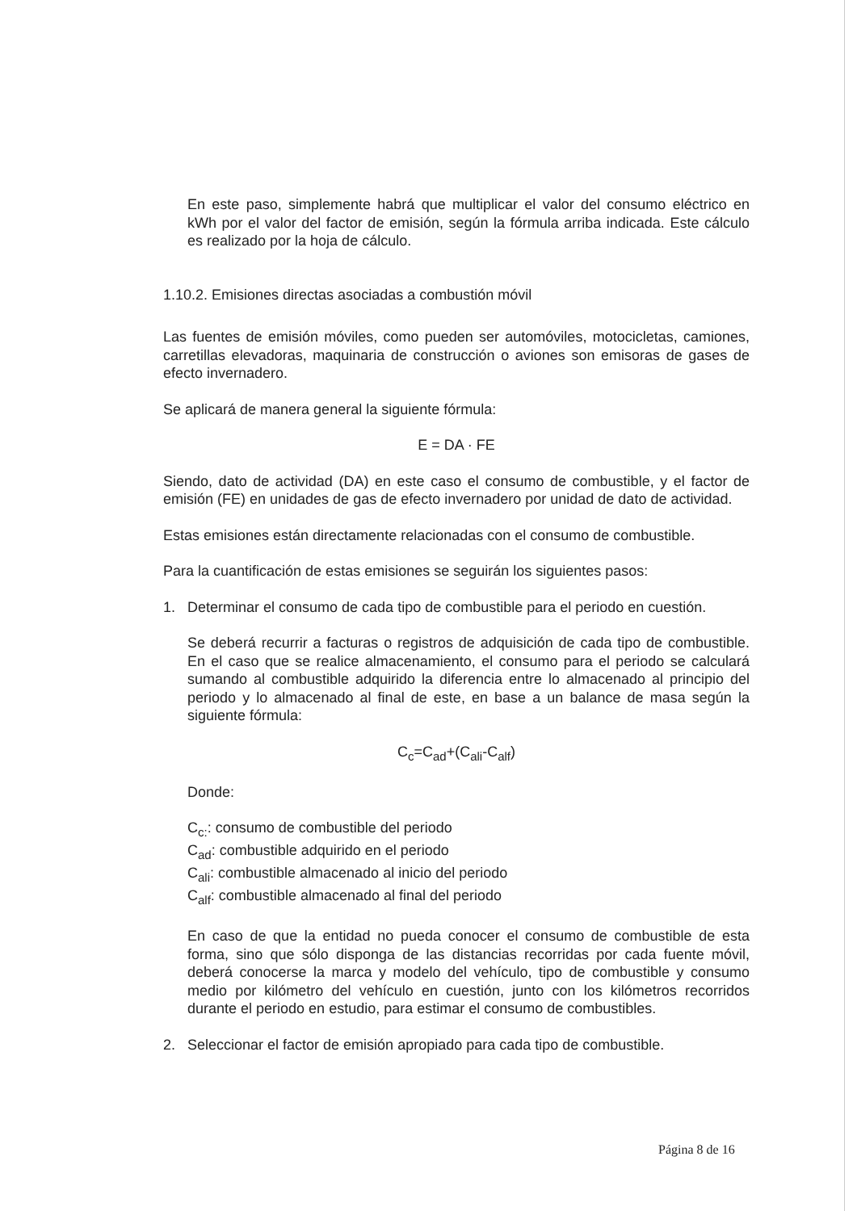En este paso, simplemente habrá que multiplicar el valor del consumo eléctrico en kWh por el valor del factor de emisión, según la fórmula arriba indicada. Este cálculo es realizado por la hoja de cálculo.
1.10.2. Emisiones directas asociadas a combustión móvil
Las fuentes de emisión móviles, como pueden ser automóviles, motocicletas, camiones, carretillas elevadoras, maquinaria de construcción o aviones son emisoras de gases de efecto invernadero.
Se aplicará de manera general la siguiente fórmula:
E = DA · FE
Siendo, dato de actividad (DA) en este caso el consumo de combustible, y el factor de emisión (FE) en unidades de gas de efecto invernadero por unidad de dato de actividad.
Estas emisiones están directamente relacionadas con el consumo de combustible.
Para la cuantificación de estas emisiones se seguirán los siguientes pasos:
1. Determinar el consumo de cada tipo de combustible para el periodo en cuestión.
Se deberá recurrir a facturas o registros de adquisición de cada tipo de combustible. En el caso que se realice almacenamiento, el consumo para el periodo se calculará sumando al combustible adquirido la diferencia entre lo almacenado al principio del periodo y lo almacenado al final de este, en base a un balance de masa según la siguiente fórmula:
C<sub>c</sub>=C<sub>ad</sub>+(C<sub>ali</sub>-C<sub>alf</sub>)
Donde:
C<sub>c:</sub>: consumo de combustible del periodo
C<sub>ad</sub>: combustible adquirido en el periodo
C<sub>ali</sub>: combustible almacenado al inicio del periodo
C<sub>alf</sub>: combustible almacenado al final del periodo
En caso de que la entidad no pueda conocer el consumo de combustible de esta forma, sino que sólo disponga de las distancias recorridas por cada fuente móvil, deberá conocerse la marca y modelo del vehículo, tipo de combustible y consumo medio por kilómetro del vehículo en cuestión, junto con los kilómetros recorridos durante el periodo en estudio, para estimar el consumo de combustibles.
2. Seleccionar el factor de emisión apropiado para cada tipo de combustible.
Página 8 de 16